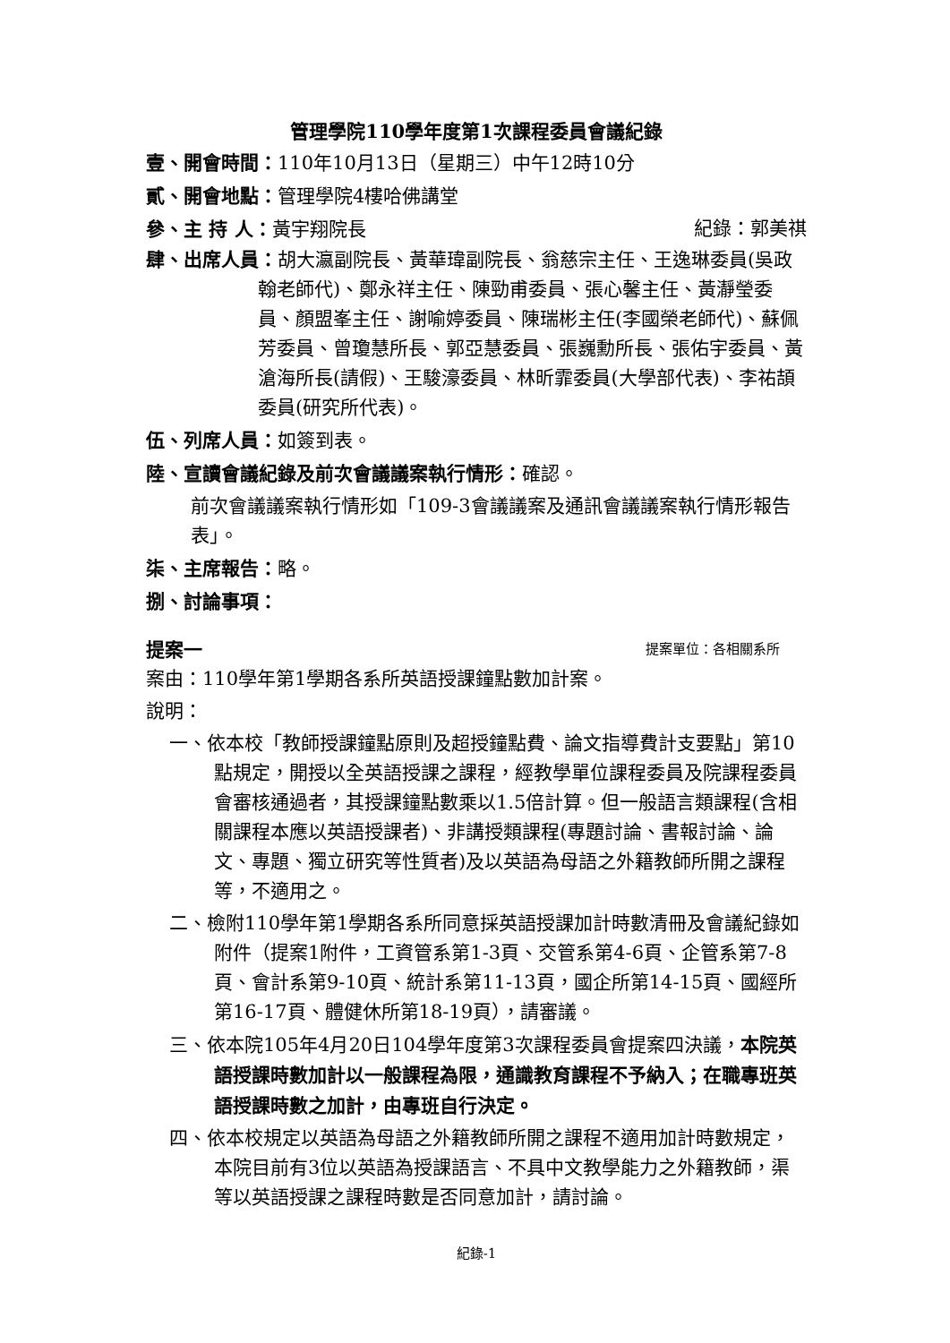管理學院110學年度第1次課程委員會議紀錄
壹、開會時間：110年10月13日（星期三）中午12時10分
貳、開會地點：管理學院4樓哈佛講堂
參、主 持 人：黃宇翔院長 紀錄：郭美祺
肆、出席人員：胡大瀛副院長、黃華瑋副院長、翁慈宗主任、王逸琳委員(吳政翰老師代)、鄭永祥主任、陳勁甫委員、張心馨主任、黃瀞瑩委員、顏盟峯主任、謝喻婷委員、陳瑞彬主任(李國榮老師代)、蘇佩芳委員、曾瓊慧所長、郭亞慧委員、張巍勳所長、張佑宇委員、黃滄海所長(請假)、王駿濠委員、林昕霏委員(大學部代表)、李祐頡委員(研究所代表)。
伍、列席人員：如簽到表。
陸、宣讀會議紀錄及前次會議議案執行情形：確認。
前次會議議案執行情形如「109-3會議議案及通訊會議議案執行情形報告表」。
柒、主席報告：略。
捌、討論事項：
提案一 提案單位：各相關系所
案由：110學年第1學期各系所英語授課鐘點數加計案。
說明：
一、依本校「教師授課鐘點原則及超授鐘點費、論文指導費計支要點」第10點規定，開授以全英語授課之課程，經教學單位課程委員及院課程委員會審核通過者，其授課鐘點數乘以1.5倍計算。但一般語言類課程(含相關課程本應以英語授課者)、非講授類課程(專題討論、書報討論、論文、專題、獨立研究等性質者)及以英語為母語之外籍教師所開之課程等，不適用之。
二、檢附110學年第1學期各系所同意採英語授課加計時數清冊及會議紀錄如附件（提案1附件，工資管系第1-3頁、交管系第4-6頁、企管系第7-8頁、會計系第9-10頁、統計系第11-13頁，國企所第14-15頁、國經所第16-17頁、體健休所第18-19頁），請審議。
三、依本院105年4月20日104學年度第3次課程委員會提案四決議，本院英語授課時數加計以一般課程為限，通識教育課程不予納入；在職專班英語授課時數之加計，由專班自行決定。
四、依本校規定以英語為母語之外籍教師所開之課程不適用加計時數規定，本院目前有3位以英語為授課語言、不具中文教學能力之外籍教師，渠等以英語授課之課程時數是否同意加計，請討論。
紀錄-1